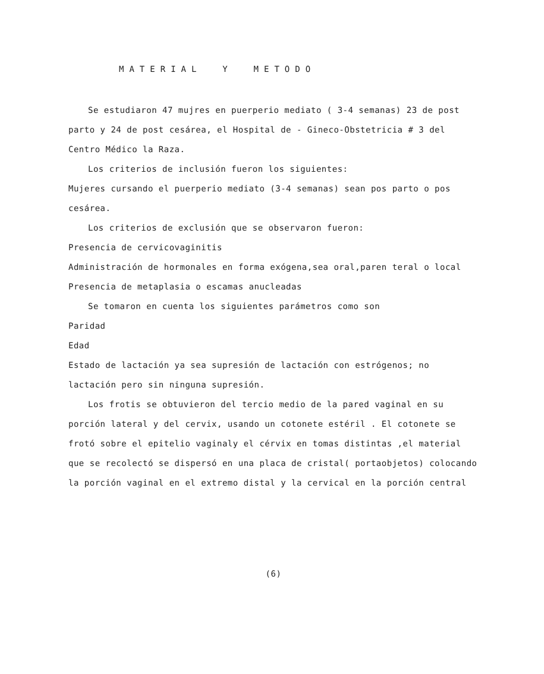MATERIAL Y METODO
Se estudiaron 47 mujres en puerperio mediato ( 3-4 semanas) 23 de post parto y 24 de post cesárea, el Hospital de - Gineco-Obstetricia # 3 del Centro Médico la Raza.
Los criterios de inclusión fueron los siguientes:
Mujeres cursando el puerperio mediato (3-4 semanas) sean pos parto o pos cesárea.
Los criterios de exclusión que se observaron fueron:
Presencia de cervicovaginitis
Administración de hormonales en forma exógena,sea oral,paren teral o local
Presencia de metaplasia o escamas anucleadas
Se tomaron en cuenta los siguientes parámetros como son
Paridad
Edad
Estado de lactación ya sea supresión de lactación con estrógenos; no lactación pero sin ninguna supresión.
Los frotis se obtuvieron del tercio medio de la pared vaginal en su porción lateral y del cervix, usando un cotonete estéril . El cotonete se frotó sobre el epitelio vaginaly el cérvix en tomas distintas ,el material que se recolectó se dispersó en una placa de cristal( portaobjetos) colocando la porción vaginal en el extremo distal y la cervical en la porción central
(6)